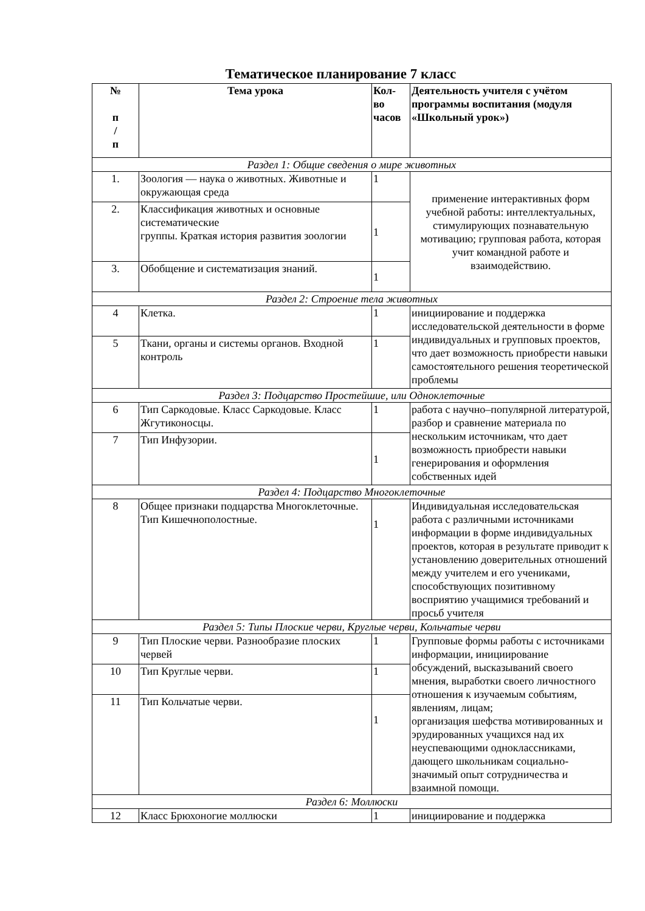Тематическое планирование 7 класс
| № п / п | Тема урока | Кол- во часов | Деятельность учителя с учётом программы воспитания (модуля «Школьный урок») |
| --- | --- | --- | --- |
| Раздел 1: Общие сведения о мире животных | | | |
| 1. | Зоология — наука о животных. Животные и окружающая среда | 1 | применение интерактивных форм учебной работы: интеллектуальных, стимулирующих познавательную мотивацию; групповая работа, которая учит командной работе и взаимодействию. |
| 2. | Классификация животных и основные систематические группы. Краткая история развития зоологии | 1 | |
| 3. | Обобщение и систематизация знаний. | 1 | |
| Раздел 2: Строение тела животных | | | |
| 4 | Клетка. | 1 | инициирование и поддержка исследовательской деятельности в форме индивидуальных и групповых проектов, что дает возможность приобрести навыки самостоятельного решения теоретической проблемы |
| 5 | Ткани, органы и системы органов. Входной контроль | 1 | |
| Раздел 3: Подцарство Простейшие, или Одноклеточные | | | |
| 6 | Тип Саркодовые. Класс Саркодовые. Класс Жгутиконосцы. | 1 | работа с научно–популярной литературой, разбор и сравнение материала по нескольким источникам, что дает возможность приобрести навыки генерирования и оформления собственных идей |
| 7 | Тип Инфузории. | 1 | |
| Раздел 4: Подцарство Многоклеточные | | | |
| 8 | Общее признаки подцарства Многоклеточные. Тип Кишечнополостные. | 1 | Индивидуальная исследовательская работа с различными источниками информации в форме индивидуальных проектов, которая в результате приводит к установлению доверительных отношений между учителем и его учениками, способствующих позитивному восприятию учащимися требований и просьб учителя |
| Раздел 5: Типы Плоские черви, Круглые черви, Кольчатые черви | | | |
| 9 | Тип Плоские черви. Разнообразие плоских червей | 1 | Групповые формы работы с источниками информации, инициирование обсуждений, высказываний своего мнения, выработки своего личностного отношения к изучаемым событиям, явлениям, лицам; организация шефства мотивированных и эрудированных учащихся над их неуспевающими одноклассниками, дающего школьникам социально-значимый опыт сотрудничества и взаимной помощи. |
| 10 | Тип Круглые черви. | 1 | |
| 11 | Тип Кольчатые черви. | 1 | |
| Раздел 6: Моллюски | | | |
| 12 | Класс Брюхоногие моллюски | 1 | инициирование и поддержка |